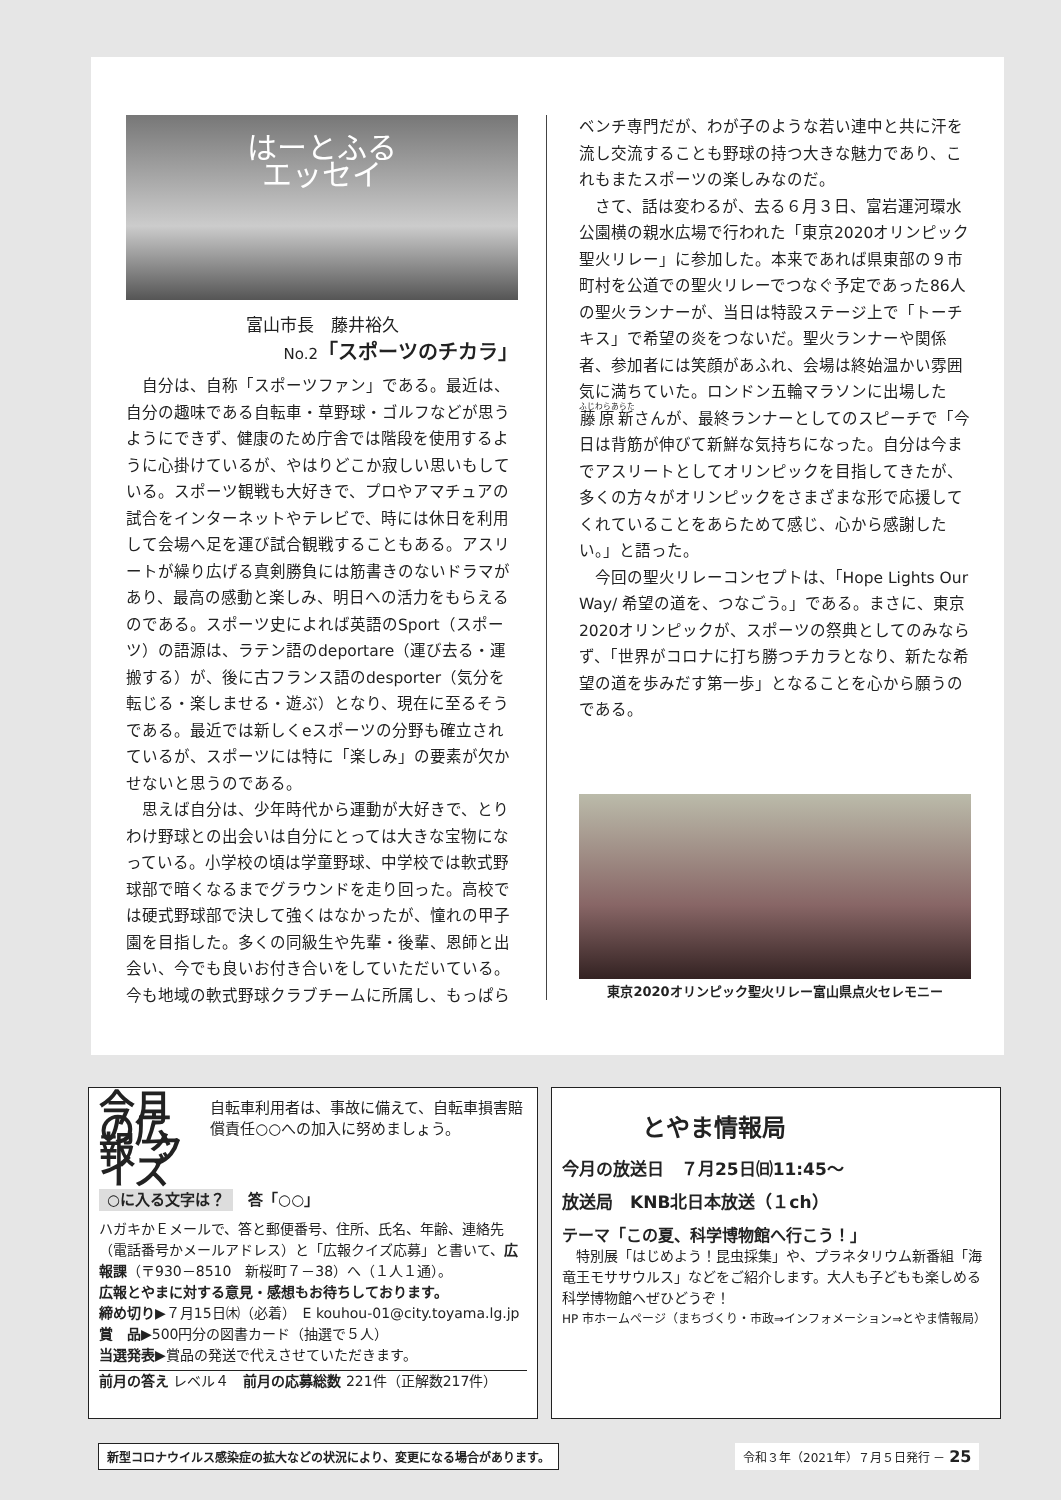はーとふる
エッセイ
富山市長　藤井裕久
No.2「スポーツのチカラ」
自分は、自称「スポーツファン」である。最近は、自分の趣味である自転車・草野球・ゴルフなどが思うようにできず、健康のため庁舎では階段を使用するように心掛けているが、やはりどこか寂しい思いもしている。スポーツ観戦も大好きで、プロやアマチュアの試合をインターネットやテレビで、時には休日を利用して会場へ足を運び試合観戦することもある。アスリートが繰り広げる真剣勝負には筋書きのないドラマがあり、最高の感動と楽しみ、明日への活力をもらえるのである。スポーツ史によれば英語のSport（スポーツ）の語源は、ラテン語のdeportare（運び去る・運搬する）が、後に古フランス語のdesporter（気分を転じる・楽しませる・遊ぶ）となり、現在に至るそうである。最近では新しくeスポーツの分野も確立されているが、スポーツには特に「楽しみ」の要素が欠かせないと思うのである。
思えば自分は、少年時代から運動が大好きで、とりわけ野球との出会いは自分にとっては大きな宝物になっている。小学校の頃は学童野球、中学校では軟式野球部で暗くなるまでグラウンドを走り回った。高校では硬式野球部で決して強くはなかったが、憧れの甲子園を目指した。多くの同級生や先輩・後輩、恩師と出会い、今でも良いお付き合いをしていただいている。今も地域の軟式野球クラブチームに所属し、もっぱら
ベンチ専門だが、わが子のような若い連中と共に汗を流し交流することも野球の持つ大きな魅力であり、これもまたスポーツの楽しみなのだ。
さて、話は変わるが、去る６月３日、富岩運河環水公園横の親水広場で行われた「東京2020オリンピック聖火リレー」に参加した。本来であれば県東部の９市町村を公道での聖火リレーでつなぐ予定であった86人の聖火ランナーが、当日は特設ステージ上で「トーチキス」で希望の炎をつないだ。聖火ランナーや関係者、参加者には笑顔があふれ、会場は終始温かい雰囲気に満ちていた。ロンドン五輪マラソンに出場した藤原新さんが、最終ランナーとしてのスピーチで「今日は背筋が伸びて新鮮な気持ちになった。自分は今までアスリートとしてオリンピックを目指してきたが、多くの方々がオリンピックをさまざまな形で応援してくれていることをあらためて感じ、心から感謝したい。」と語った。
今回の聖火リレーコンセプトは、「Hope Lights Our Way/ 希望の道を、つなごう。」である。まさに、東京2020オリンピックが、スポーツの祭典としてのみならず、「世界がコロナに打ち勝つチカラとなり、新たな希望の道を歩みだす第一歩」となることを心から願うのである。
東京2020オリンピック聖火リレー富山県点火セレモニー
今月の広報 クイズ
自転車利用者は、事故に備えて、自転車損害賠償責任○○への加入に努めましょう。
○に入る文字は？　答「○○」
ハガキかＥメールで、答と郵便番号、住所、氏名、年齢、連絡先（電話番号かメールアドレス）と「広報クイズ応募」と書いて、広報課（〒930－8510　新桜町７－38）へ（１人１通）。
広報とやまに対する意見・感想もお待ちしております。
締め切り▶７月15日㈭（必着）　E kouhou-01@city.toyama.lg.jp
賞　品▶500円分の図書カード（抽選で５人）
当選発表▶賞品の発送で代えさせていただきます。
前月の答え レベル４　前月の応募総数 221件（正解数217件）
とやま情報局
今月の放送日　７月25日㈰11:45～
放送局　KNB北日本放送（１ch）
テーマ「この夏、科学博物館へ行こう！」
　特別展「はじめよう！昆虫採集」や、プラネタリウム新番組「海竜王モササウルス」などをご紹介します。大人も子どもも楽しめる科学博物館へぜひどうぞ！
HP 市ホームページ（まちづくり・市政⇒インフォメーション⇒とやま情報局）
新型コロナウイルス感染症の拡大などの状況により、変更になる場合があります。
令和３年（2021年）７月５日発行 － 25